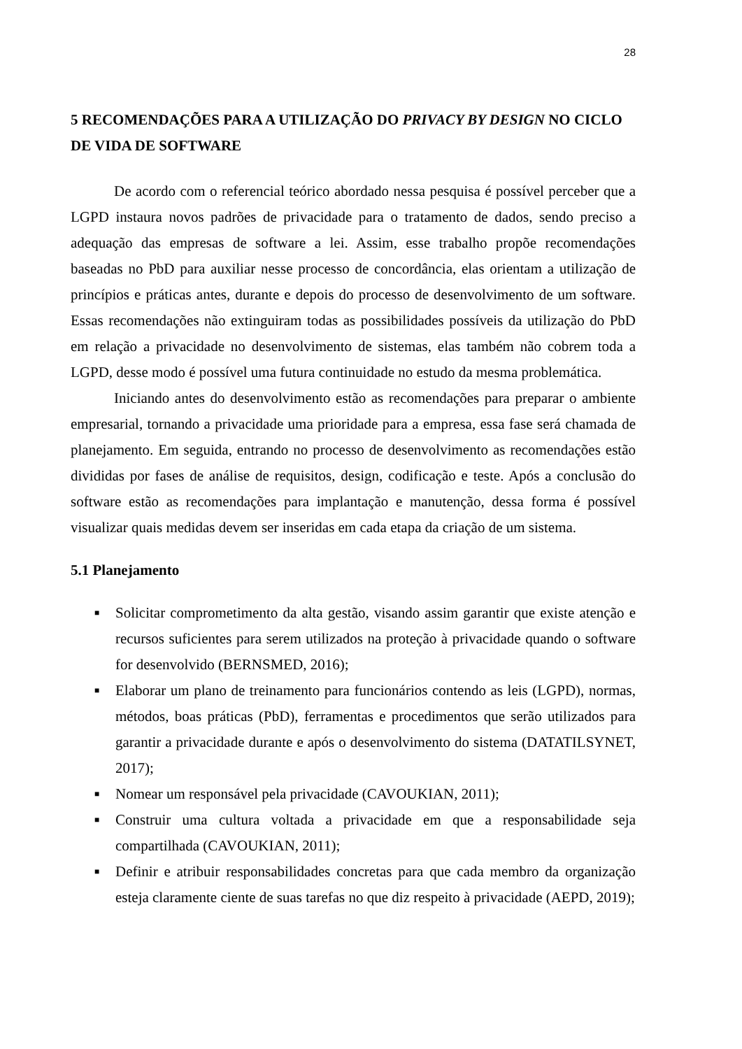28
5 RECOMENDAÇÕES PARA A UTILIZAÇÃO DO PRIVACY BY DESIGN NO CICLO DE VIDA DE SOFTWARE
De acordo com o referencial teórico abordado nessa pesquisa é possível perceber que a LGPD instaura novos padrões de privacidade para o tratamento de dados, sendo preciso a adequação das empresas de software a lei. Assim, esse trabalho propõe recomendações baseadas no PbD para auxiliar nesse processo de concordância, elas orientam a utilização de princípios e práticas antes, durante e depois do processo de desenvolvimento de um software. Essas recomendações não extinguiram todas as possibilidades possíveis da utilização do PbD em relação a privacidade no desenvolvimento de sistemas, elas também não cobrem toda a LGPD, desse modo é possível uma futura continuidade no estudo da mesma problemática.
Iniciando antes do desenvolvimento estão as recomendações para preparar o ambiente empresarial, tornando a privacidade uma prioridade para a empresa, essa fase será chamada de planejamento. Em seguida, entrando no processo de desenvolvimento as recomendações estão divididas por fases de análise de requisitos, design, codificação e teste. Após a conclusão do software estão as recomendações para implantação e manutenção, dessa forma é possível visualizar quais medidas devem ser inseridas em cada etapa da criação de um sistema.
5.1 Planejamento
■ Solicitar comprometimento da alta gestão, visando assim garantir que existe atenção e recursos suficientes para serem utilizados na proteção à privacidade quando o software for desenvolvido (BERNSMED, 2016);
■ Elaborar um plano de treinamento para funcionários contendo as leis (LGPD), normas, métodos, boas práticas (PbD), ferramentas e procedimentos que serão utilizados para garantir a privacidade durante e após o desenvolvimento do sistema (DATATILSYNET, 2017);
■ Nomear um responsável pela privacidade (CAVOUKIAN, 2011);
■ Construir uma cultura voltada a privacidade em que a responsabilidade seja compartilhada (CAVOUKIAN, 2011);
■ Definir e atribuir responsabilidades concretas para que cada membro da organização esteja claramente ciente de suas tarefas no que diz respeito à privacidade (AEPD, 2019);